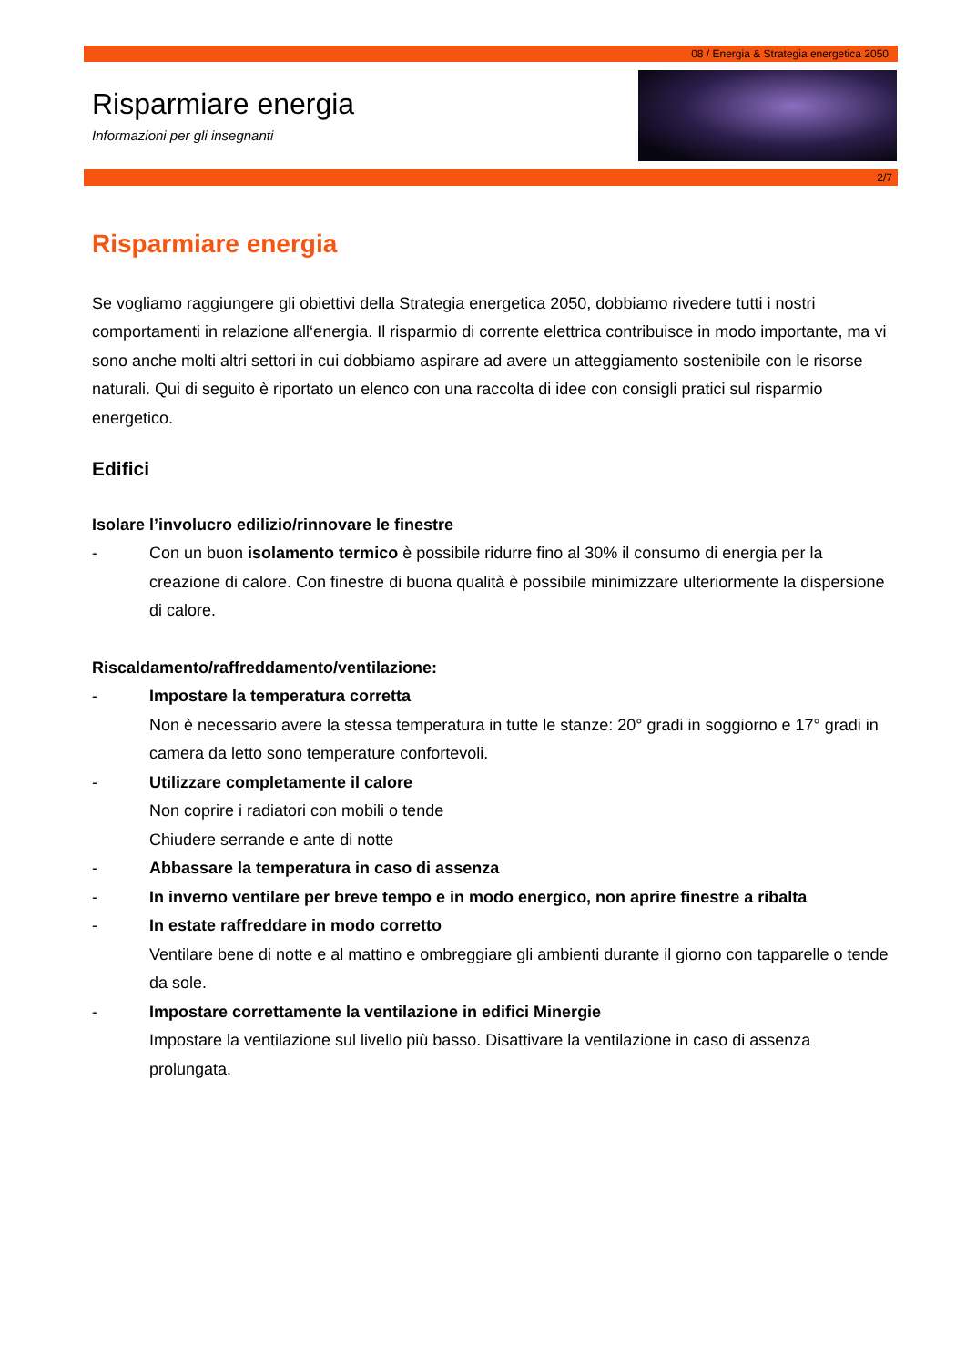08 / Energia & Strategia energetica 2050
Risparmiare energia
Informazioni per gli insegnanti
2/7
Risparmiare energia
Se vogliamo raggiungere gli obiettivi della Strategia energetica 2050, dobbiamo rivedere tutti i nostri comportamenti in relazione all‘energia. Il risparmio di corrente elettrica contribuisce in modo importante, ma vi sono anche molti altri settori in cui dobbiamo aspirare ad avere un atteggiamento sostenibile con le risorse naturali. Qui di seguito è riportato un elenco con una raccolta di idee con consigli pratici sul risparmio energetico.
Edifici
Isolare l’involucro edilizio/rinnovare le finestre
- Con un buon isolamento termico è possibile ridurre fino al 30% il consumo di energia per la creazione di calore. Con finestre di buona qualità è possibile minimizzare ulteriormente la dispersione di calore.
Riscaldamento/raffreddamento/ventilazione:
- Impostare la temperatura corretta
Non è necessario avere la stessa temperatura in tutte le stanze: 20° gradi in soggiorno e 17° gradi in camera da letto sono temperature confortevoli.
- Utilizzare completamente il calore
Non coprire i radiatori con mobili o tende
Chiudere serrande e ante di notte
- Abbassare la temperatura in caso di assenza
- In inverno ventilare per breve tempo e in modo energico, non aprire finestre a ribalta
- In estate raffreddare in modo corretto
Ventilare bene di notte e al mattino e ombreggiare gli ambienti durante il giorno con tapparelle o tende da sole.
- Impostare correttamente la ventilazione in edifici Minergie
Impostare la ventilazione sul livello più basso. Disattivare la ventilazione in caso di assenza prolungata.